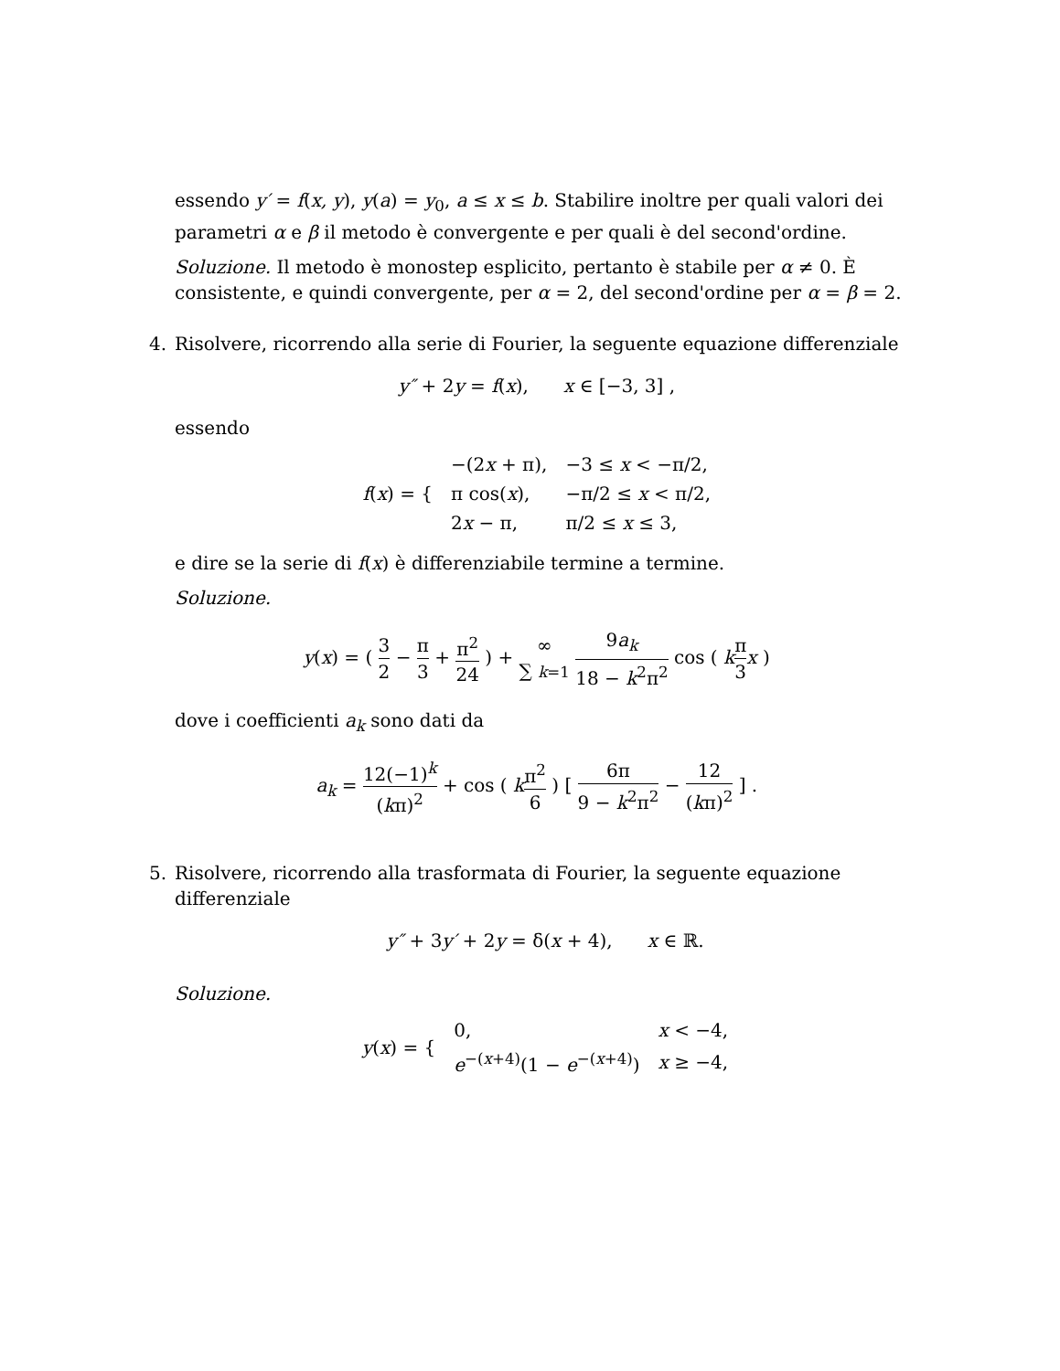essendo y′ = f(x, y), y(a) = y<sub>0</sub>, a ≤ x ≤ b. Stabilire inoltre per quali valori dei parametri α e β il metodo è convergente e per quali è del second'ordine.
Soluzione. Il metodo è monostep esplicito, pertanto è stabile per α ≠ 0. È consistente, e quindi convergente, per α = 2, del second'ordine per α = β = 2.
4. Risolvere, ricorrendo alla serie di Fourier, la seguente equazione differenziale
y″ + 2y = f(x), x ∈ [−3, 3] ,
essendo
| f ( x ) = { | −(2 x + π), | −3 ≤ x < −π/2, |
| | π cos( x ), | −π/2 ≤ x < π/2, |
| | 2 x − π, | π/2 ≤ x ≤ 3, |
e dire se la serie di f(x) è differenziabile termine a termine.
Soluzione.
y(x) = ( 3 2 − π 3 + π<sup>2</sup> 24 ) + ∞ ∑ k=1 9a<sub>k</sub> 18 − k<sup>2</sup>π<sup>2</sup> cos ( kπ 3 x )
dove i coefficienti a<sub>k</sub> sono dati da
a<sub>k</sub> = 12(−1)<sup>k</sup> (kπ)<sup>2</sup> + cos ( kπ<sup>2</sup> 6 ) [ 6π 9 − k<sup>2</sup>π<sup>2</sup> − 12 (kπ)<sup>2</sup> ] .
5. Risolvere, ricorrendo alla trasformata di Fourier, la seguente equazione differenziale
y″ + 3y′ + 2y = δ(x + 4), x ∈ ℝ.
Soluzione.
| y ( x ) = { | 0, | x < −4, |
| | e<sup>−(x+4)</sup>(1 − e<sup>−(x+4)</sup>) | x ≥ −4, |